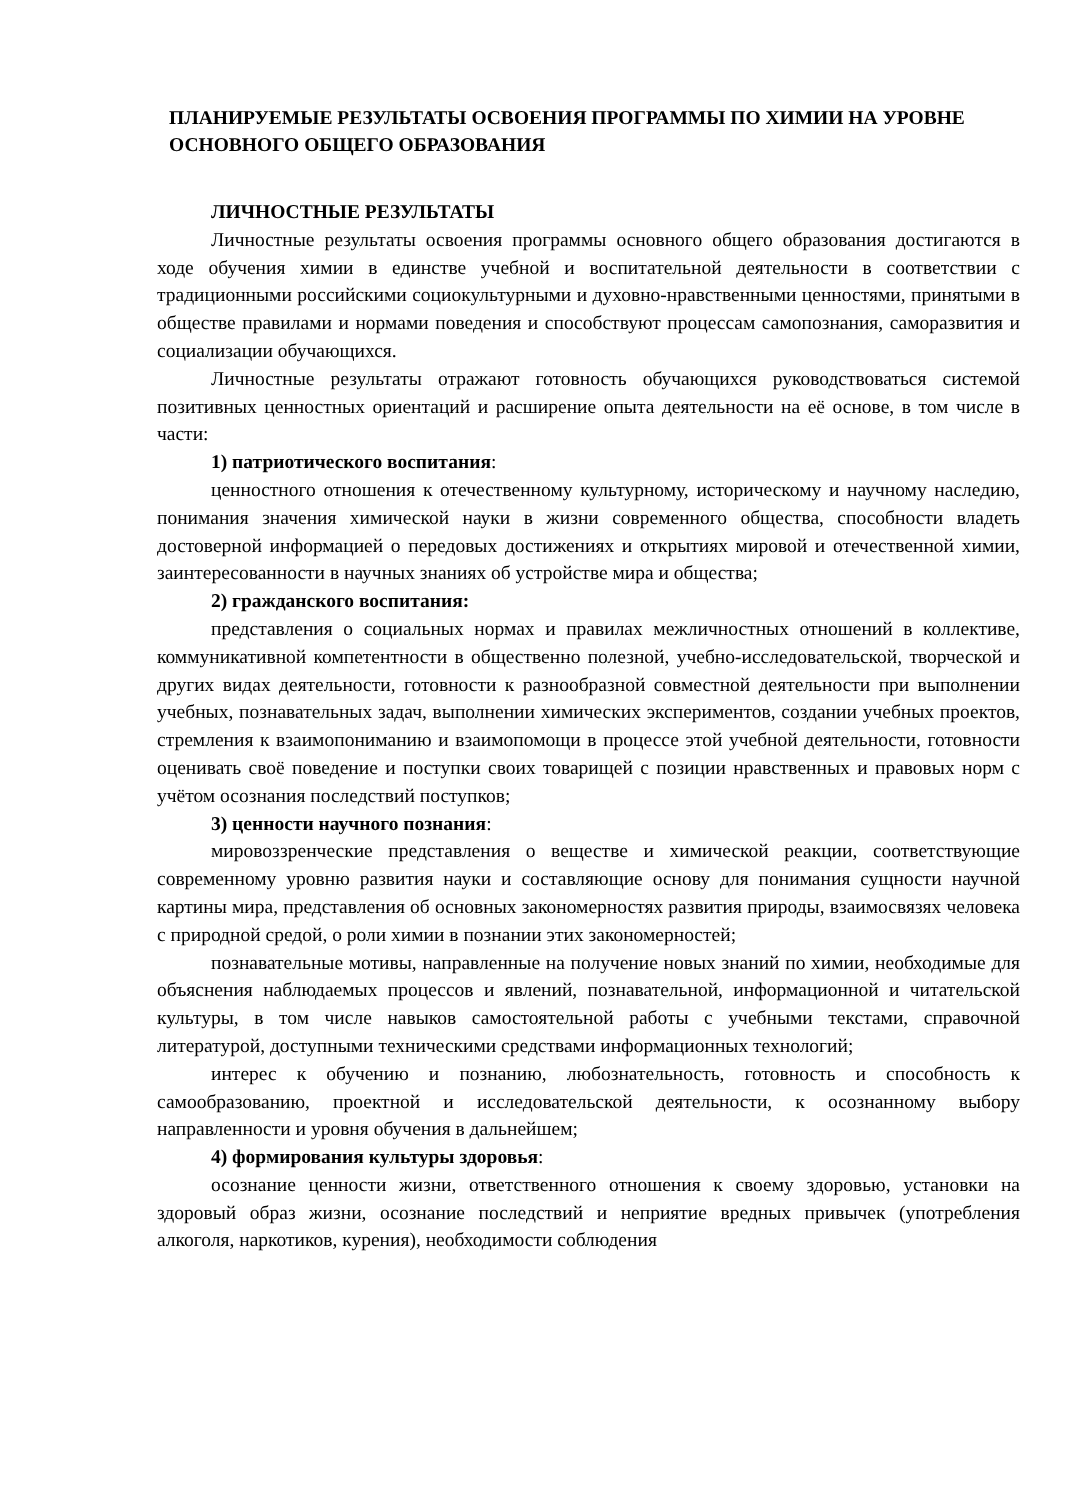ПЛАНИРУЕМЫЕ РЕЗУЛЬТАТЫ ОСВОЕНИЯ ПРОГРАММЫ ПО ХИМИИ НА УРОВНЕ ОСНОВНОГО ОБЩЕГО ОБРАЗОВАНИЯ
ЛИЧНОСТНЫЕ РЕЗУЛЬТАТЫ
Личностные результаты освоения программы основного общего образования достигаются в ходе обучения химии в единстве учебной и воспитательной деятельности в соответствии с традиционными российскими социокультурными и духовно-нравственными ценностями, принятыми в обществе правилами и нормами поведения и способствуют процессам самопознания, саморазвития и социализации обучающихся.
Личностные результаты отражают готовность обучающихся руководствоваться системой позитивных ценностных ориентаций и расширение опыта деятельности на её основе, в том числе в части:
1) патриотического воспитания:
ценностного отношения к отечественному культурному, историческому и научному наследию, понимания значения химической науки в жизни современного общества, способности владеть достоверной информацией о передовых достижениях и открытиях мировой и отечественной химии, заинтересованности в научных знаниях об устройстве мира и общества;
2) гражданского воспитания:
представления о социальных нормах и правилах межличностных отношений в коллективе, коммуникативной компетентности в общественно полезной, учебно-исследовательской, творческой и других видах деятельности, готовности к разнообразной совместной деятельности при выполнении учебных, познавательных задач, выполнении химических экспериментов, создании учебных проектов, стремления к взаимопониманию и взаимопомощи в процессе этой учебной деятельности, готовности оценивать своё поведение и поступки своих товарищей с позиции нравственных и правовых норм с учётом осознания последствий поступков;
3) ценности научного познания:
мировоззренческие представления о веществе и химической реакции, соответствующие современному уровню развития науки и составляющие основу для понимания сущности научной картины мира, представления об основных закономерностях развития природы, взаимосвязях человека с природной средой, о роли химии в познании этих закономерностей;
познавательные мотивы, направленные на получение новых знаний по химии, необходимые для объяснения наблюдаемых процессов и явлений, познавательной, информационной и читательской культуры, в том числе навыков самостоятельной работы с учебными текстами, справочной литературой, доступными техническими средствами информационных технологий;
интерес к обучению и познанию, любознательность, готовность и способность к самообразованию, проектной и исследовательской деятельности, к осознанному выбору направленности и уровня обучения в дальнейшем;
4) формирования культуры здоровья:
осознание ценности жизни, ответственного отношения к своему здоровью, установки на здоровый образ жизни, осознание последствий и неприятие вредных привычек (употребления алкоголя, наркотиков, курения), необходимости соблюдения